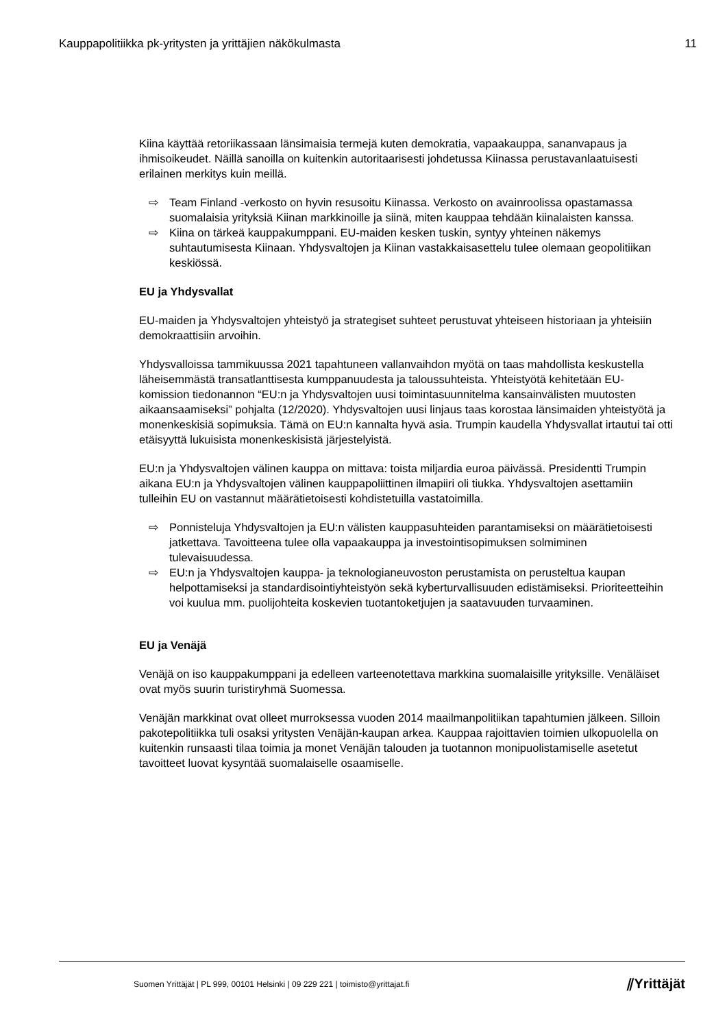Kauppapolitiikka pk-yritysten ja yrittäjien näkökulmasta 11
Kiina käyttää retoriikassaan länsimaisia termejä kuten demokratia, vapaakauppa, sananvapaus ja ihmisoikeudet. Näillä sanoilla on kuitenkin autoritaarisesti johdetussa Kiinassa perustavanlaatuisesti erilainen merkitys kuin meillä.
⇨ Team Finland -verkosto on hyvin resusoitu Kiinassa. Verkosto on avainroolissa opastamassa suomalaisia yrityksiä Kiinan markkinoille ja siinä, miten kauppaa tehdään kiinalaisten kanssa.
⇨ Kiina on tärkeä kauppakumppani. EU-maiden kesken tuskin, syntyy yhteinen näkemys suhtautumisesta Kiinaan. Yhdysvaltojen ja Kiinan vastakkaisasettelu tulee olemaan geopolitiikan keskiössä.
EU ja Yhdysvallat
EU-maiden ja Yhdysvaltojen yhteistyö ja strategiset suhteet perustuvat yhteiseen historiaan ja yhteisiin demokraattisiin arvoihin.
Yhdysvalloissa tammikuussa 2021 tapahtuneen vallanvaihdon myötä on taas mahdollista keskustella läheisemmästä transatlanttisesta kumppanuudesta ja taloussuhteista. Yhteistyötä kehitetään EU-komission tiedonannon “EU:n ja Yhdysvaltojen uusi toimintasuunnitelma kansainvälisten muutosten aikaansaamiseksi” pohjalta (12/2020). Yhdysvaltojen uusi linjaus taas korostaa länsimaiden yhteistyötä ja monenkeskisiä sopimuksia. Tämä on EU:n kannalta hyvä asia. Trumpin kaudella Yhdysvallat irtautui tai otti etäisyyttä lukuisista monenkeskisistä järjestelyistä.
EU:n ja Yhdysvaltojen välinen kauppa on mittava: toista miljardia euroa päivässä. Presidentti Trumpin aikana EU:n ja Yhdysvaltojen välinen kauppapoliittinen ilmapiiri oli tiukka. Yhdysvaltojen asettamiin tulleihin EU on vastannut määrätietoisesti kohdistetuilla vastatoimilla.
⇨ Ponnisteluja Yhdysvaltojen ja EU:n välisten kauppasuhteiden parantamiseksi on määrätietoisesti jatkettava. Tavoitteena tulee olla vapaakauppa ja investointisopimuksen solmiminen tulevaisuudessa.
⇨ EU:n ja Yhdysvaltojen kauppa- ja teknologianeuvoston perustamista on perusteltua kaupan helpottamiseksi ja standardisointiyhteistyön sekä kyberturvallisuuden edistämiseksi. Prioriteetteihin voi kuulua mm. puolijohteita koskevien tuotantoketjujen ja saatavuuden turvaaminen.
EU ja Venäjä
Venäjä on iso kauppakumppani ja edelleen varteenotettava markkina suomalaisille yrityksille. Venäläiset ovat myös suurin turistiryhmä Suomessa.
Venäjän markkinat ovat olleet murroksessa vuoden 2014 maailmanpolitiikan tapahtumien jälkeen. Silloin pakotepolitiikka tuli osaksi yritysten Venäjän-kaupan arkea. Kauppaa rajoittavien toimien ulkopuolella on kuitenkin runsaasti tilaa toimia ja monet Venäjän talouden ja tuotannon monipuolistamiselle asetetut tavoitteet luovat kysyntää suomalaiselle osaamiselle.
Suomen Yrittäjät | PL 999, 00101 Helsinki | 09 229 221 | toimisto@yrittajat.fi ⫽Yrittäjät